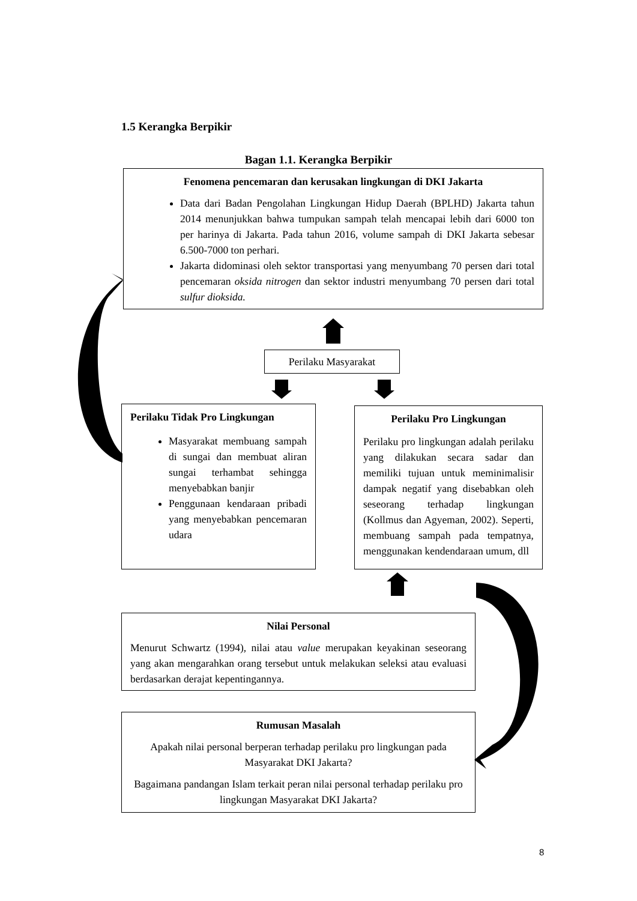1.5 Kerangka Berpikir
Bagan 1.1. Kerangka Berpikir
Fenomena pencemaran dan kerusakan lingkungan di DKI Jakarta
Data dari Badan Pengolahan Lingkungan Hidup Daerah (BPLHD) Jakarta tahun 2014 menunjukkan bahwa tumpukan sampah telah mencapai lebih dari 6000 ton per harinya di Jakarta. Pada tahun 2016, volume sampah di DKI Jakarta sebesar 6.500-7000 ton perhari.
Jakarta didominasi oleh sektor transportasi yang menyumbang 70 persen dari total pencemaran oksida nitrogen dan sektor industri menyumbang 70 persen dari total sulfur dioksida.
Perilaku Masyarakat
Perilaku Tidak Pro Lingkungan
Masyarakat membuang sampah di sungai dan membuat aliran sungai terhambat sehingga menyebabkan banjir
Penggunaan kendaraan pribadi yang menyebabkan pencemaran udara
Perilaku Pro Lingkungan
Perilaku pro lingkungan adalah perilaku yang dilakukan secara sadar dan memiliki tujuan untuk meminimalisir dampak negatif yang disebabkan oleh seseorang terhadap lingkungan (Kollmus dan Agyeman, 2002). Seperti, membuang sampah pada tempatnya, menggunakan kendendaraan umum, dll
Nilai Personal
Menurut Schwartz (1994), nilai atau value merupakan keyakinan seseorang yang akan mengarahkan orang tersebut untuk melakukan seleksi atau evaluasi berdasarkan derajat kepentingannya.
Rumusan Masalah
Apakah nilai personal berperan terhadap perilaku pro lingkungan pada Masyarakat DKI Jakarta?
Bagaimana pandangan Islam terkait peran nilai personal terhadap perilaku pro lingkungan Masyarakat DKI Jakarta?
8